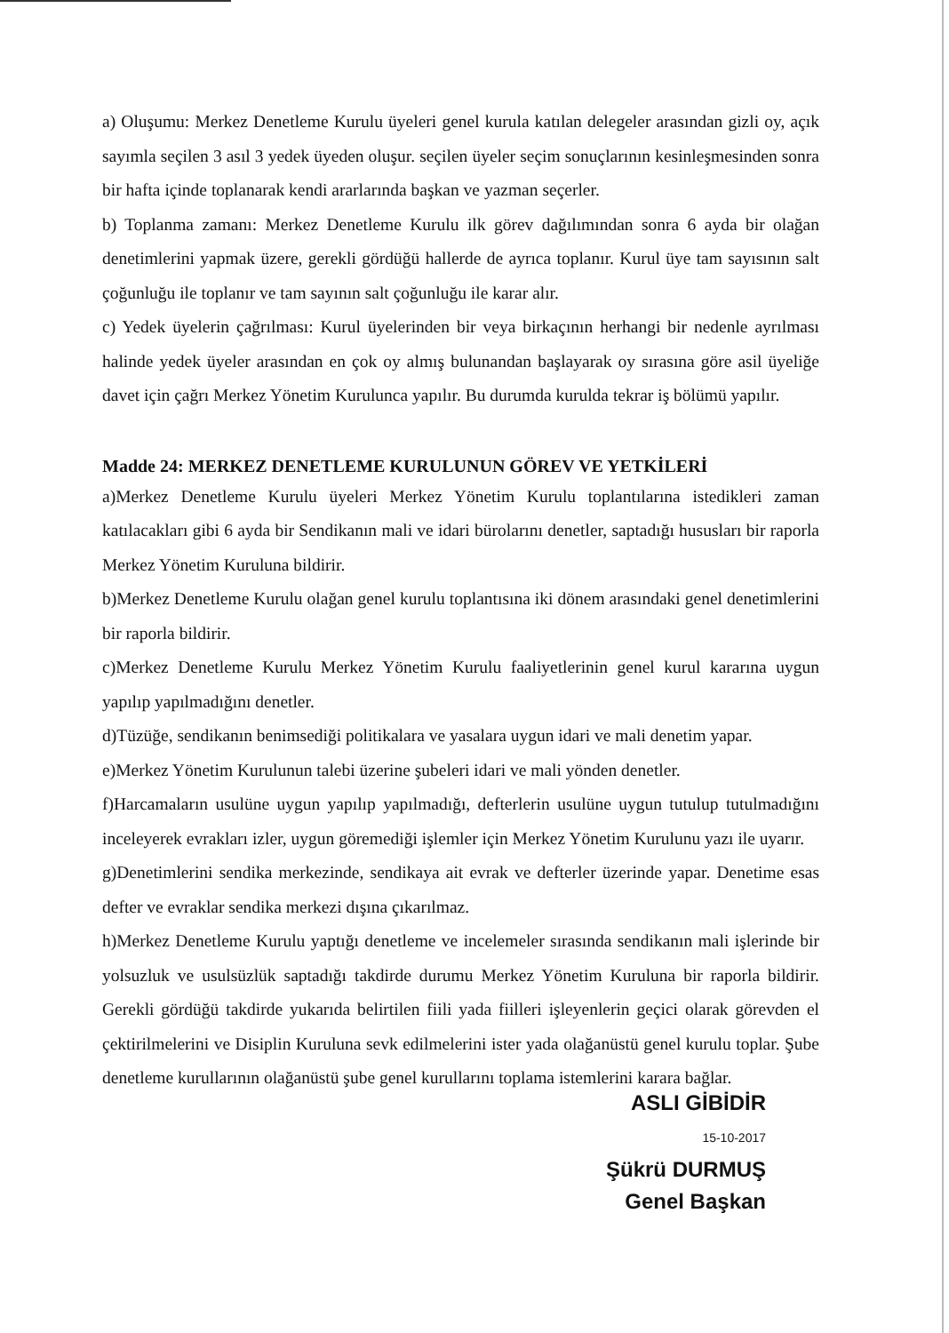a) Oluşumu: Merkez Denetleme Kurulu üyeleri genel kurula katılan delegeler arasından gizli oy, açık sayımla seçilen 3 asıl 3 yedek üyeden oluşur. seçilen üyeler seçim sonuçlarının kesinleşmesinden sonra bir hafta içinde toplanarak kendi ararlarında başkan ve yazman seçerler.
b) Toplanma zamanı: Merkez Denetleme Kurulu ilk görev dağılımından sonra 6 ayda bir olağan denetimlerini yapmak üzere, gerekli gördüğü hallerde de ayrıca toplanır. Kurul üye tam sayısının salt çoğunluğu ile toplanır ve tam sayının salt çoğunluğu ile karar alır.
c) Yedek üyelerin çağrılması: Kurul üyelerinden bir veya birkaçının herhangi bir nedenle ayrılması halinde yedek üyeler arasından en çok oy almış bulunandan başlayarak oy sırasına göre asil üyeliğe davet için çağrı Merkez Yönetim Kurulunca yapılır. Bu durumda kurulda tekrar iş bölümü yapılır.
Madde 24: MERKEZ DENETLEME KURULUNUN GÖREV VE YETKİLERİ
a)Merkez Denetleme Kurulu üyeleri Merkez Yönetim Kurulu toplantılarına istedikleri zaman katılacakları gibi 6 ayda bir Sendikanın mali ve idari bürolarını denetler, saptadığı hususları bir raporla Merkez Yönetim Kuruluna bildirir.
b)Merkez Denetleme Kurulu olağan genel kurulu toplantısına iki dönem arasındaki genel denetimlerini bir raporla bildirir.
c)Merkez Denetleme Kurulu Merkez Yönetim Kurulu faaliyetlerinin genel kurul kararına uygun yapılıp yapılmadığını denetler.
d)Tüzüğe, sendikanın benimsediği politikalara ve yasalara uygun idari ve mali denetim yapar.
e)Merkez Yönetim Kurulunun talebi üzerine şubeleri idari ve mali yönden denetler.
f)Harcamaların usulüne uygun yapılıp yapılmadığı, defterlerin usulüne uygun tutulup tutulmadığını inceleyerek evrakları izler, uygun göremediği işlemler için Merkez Yönetim Kurulunu yazı ile uyarır.
g)Denetimlerini sendika merkezinde, sendikaya ait evrak ve defterler üzerinde yapar. Denetime esas defter ve evraklar sendika merkezi dışına çıkarılmaz.
h)Merkez Denetleme Kurulu yaptığı denetleme ve incelemeler sırasında sendikanın mali işlerinde bir yolsuzluk ve usulsüzlük saptadığı takdirde durumu Merkez Yönetim Kuruluna bir raporla bildirir. Gerekli gördüğü takdirde yukarıda belirtilen fiili yada fiilleri işleyenlerin geçici olarak görevden el çektirilmelerini ve Disiplin Kuruluna sevk edilmelerini ister yada olağanüstü genel kurulu toplar. Şube denetleme kurullarının olağanüstü şube genel kurullarını toplama istemlerini karara bağlar.
ASLI GİBİDİR
15-10-2017
Şükrü DURMUŞ
Genel Başkan